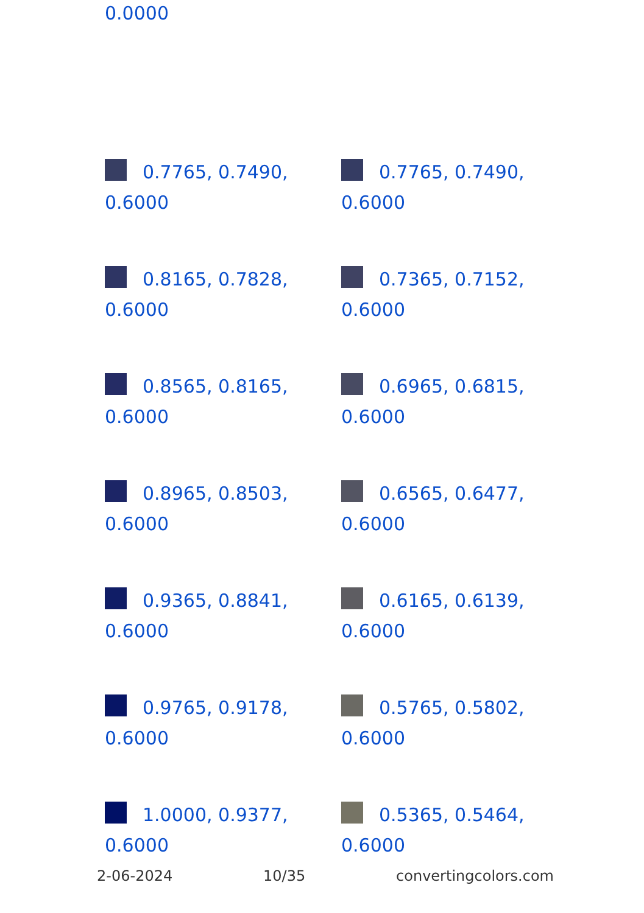0.0000
0.7765, 0.7490, 0.6000
0.7765, 0.7490, 0.6000
0.8165, 0.7828, 0.6000
0.7365, 0.7152, 0.6000
0.8565, 0.8165, 0.6000
0.6965, 0.6815, 0.6000
0.8965, 0.8503, 0.6000
0.6565, 0.6477, 0.6000
0.9365, 0.8841, 0.6000
0.6165, 0.6139, 0.6000
0.9765, 0.9178, 0.6000
0.5765, 0.5802, 0.6000
1.0000, 0.9377, 0.6000
0.5365, 0.5464, 0.6000
2-06-2024 10/35 convertingcolors.com